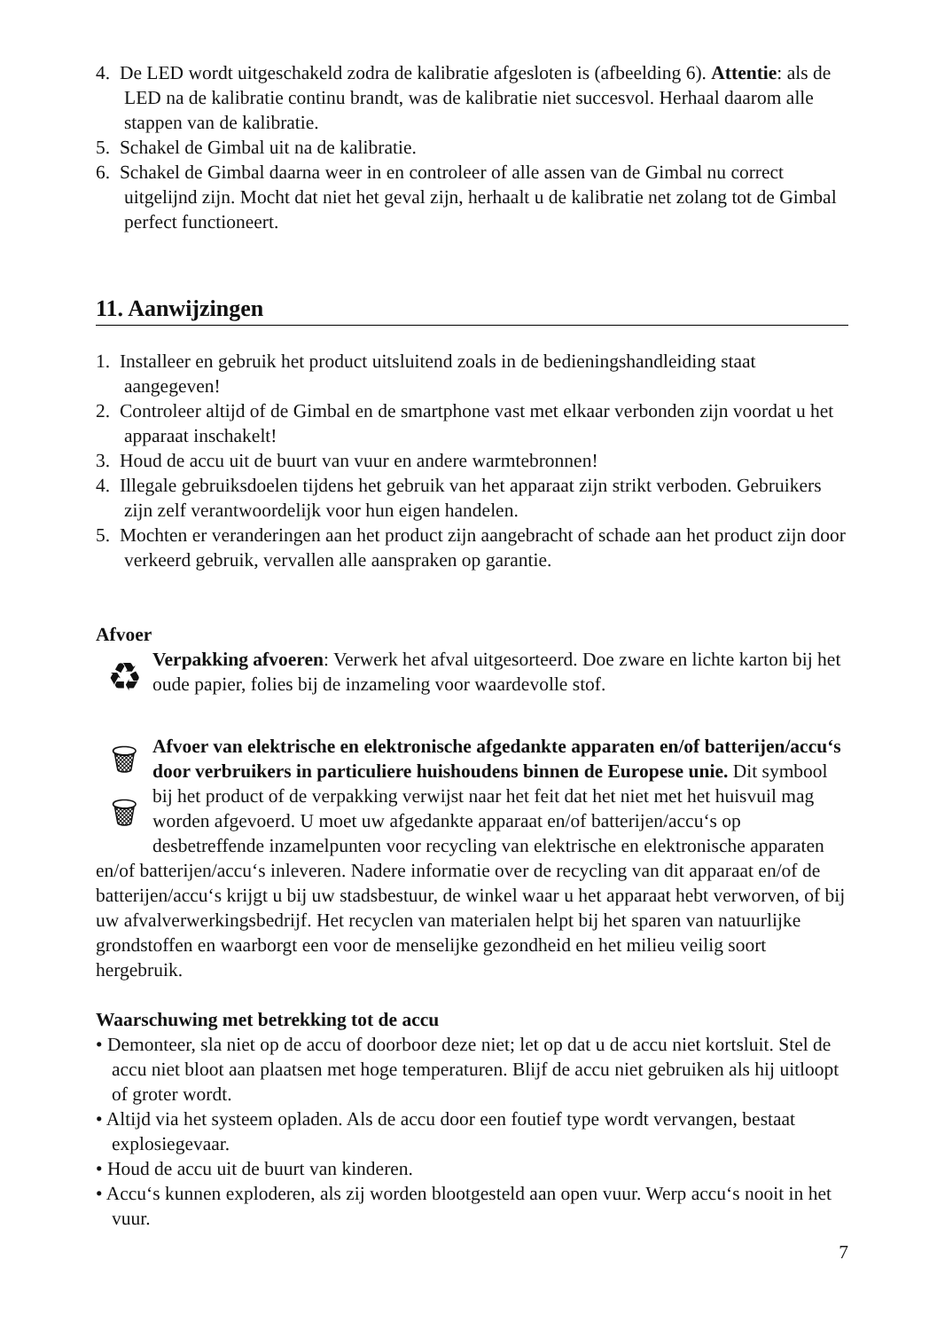4. De LED wordt uitgeschakeld zodra de kalibratie afgesloten is (afbeelding 6). Attentie: als de LED na de kalibratie continu brandt, was de kalibratie niet succesvol. Herhaal daarom alle stappen van de kalibratie.
5. Schakel de Gimbal uit na de kalibratie.
6. Schakel de Gimbal daarna weer in en controleer of alle assen van de Gimbal nu correct uitgelijnd zijn. Mocht dat niet het geval zijn, herhaalt u de kalibratie net zolang tot de Gimbal perfect functioneert.
11. Aanwijzingen
1. Installeer en gebruik het product uitsluitend zoals in de bedieningshandleiding staat aangegeven!
2. Controleer altijd of de Gimbal en de smartphone vast met elkaar verbonden zijn voordat u het apparaat inschakelt!
3. Houd de accu uit de buurt van vuur en andere warmtebronnen!
4. Illegale gebruiksdoelen tijdens het gebruik van het apparaat zijn strikt verboden. Gebruikers zijn zelf verantwoordelijk voor hun eigen handelen.
5. Mochten er veranderingen aan het product zijn aangebracht of schade aan het product zijn door verkeerd gebruik, vervallen alle aanspraken op garantie.
Afvoer
♻
Verpakking afvoeren: Verwerk het afval uitgesorteerd. Doe zware en lichte karton bij het oude papier, folies bij de inzameling voor waardevolle stof.
🗑
🗑
Afvoer van elektrische en elektronische afgedankte apparaten en/of batterijen/accu‘s door verbruikers in particuliere huishoudens binnen de Europese unie. Dit symbool bij het product of de verpakking verwijst naar het feit dat het niet met het huisvuil mag worden afgevoerd. U moet uw afgedankte apparaat en/of batterijen/accu‘s op desbetreffende inzamelpunten voor recycling van elektrische en elektronische apparaten en/of batterijen/accu‘s inleveren. Nadere informatie over de recycling van dit apparaat en/of de batterijen/accu‘s krijgt u bij uw stadsbestuur, de winkel waar u het apparaat hebt verworven, of bij uw afvalverwerkingsbedrijf. Het recyclen van materialen helpt bij het sparen van natuurlijke grondstoffen en waarborgt een voor de menselijke gezondheid en het milieu veilig soort hergebruik.
Waarschuwing met betrekking tot de accu
• Demonteer, sla niet op de accu of doorboor deze niet; let op dat u de accu niet kortsluit. Stel de accu niet bloot aan plaatsen met hoge temperaturen. Blijf de accu niet gebruiken als hij uitloopt of groter wordt.
• Altijd via het systeem opladen. Als de accu door een foutief type wordt vervangen, bestaat explosiegevaar.
• Houd de accu uit de buurt van kinderen.
• Accu‘s kunnen exploderen, als zij worden blootgesteld aan open vuur. Werp accu‘s nooit in het vuur.
7